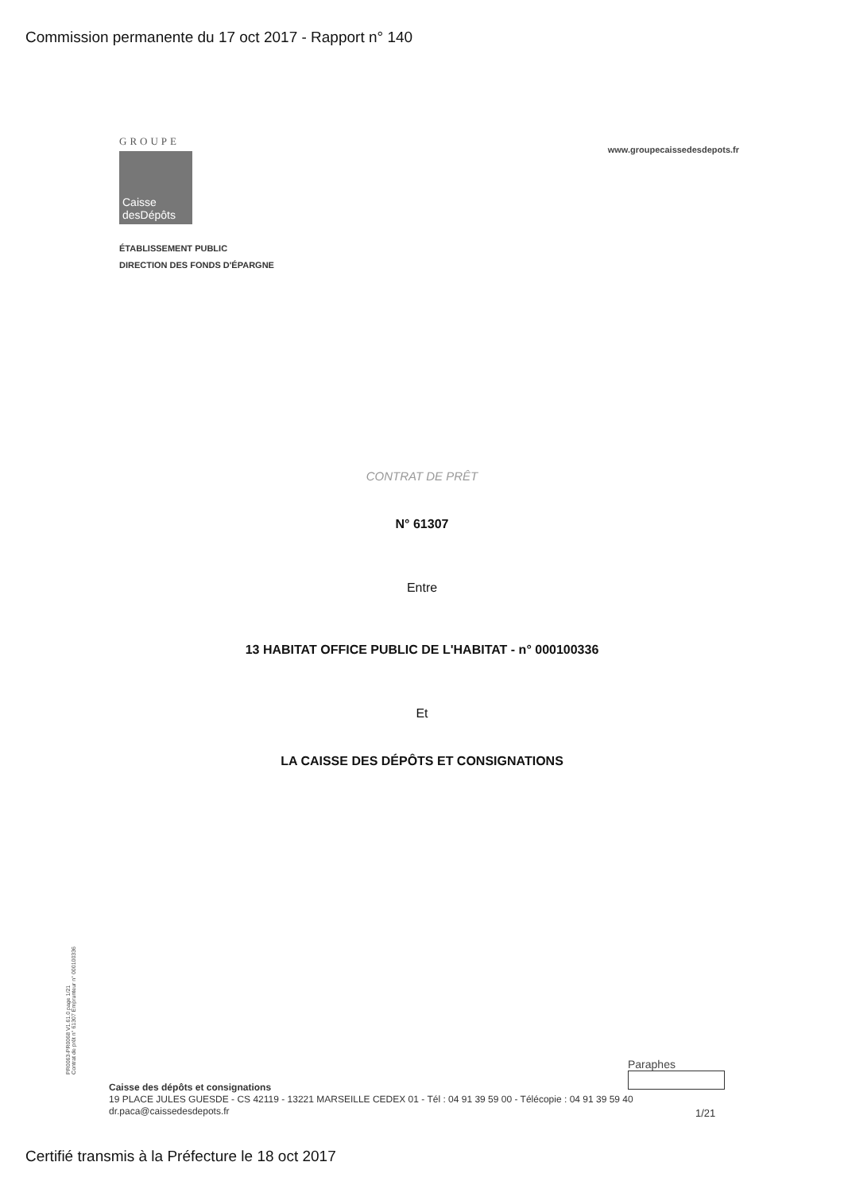Commission permanente du 17 oct 2017 - Rapport n° 140
GROUPE
Caisse
desDépôts
www.groupecaissedesdepots.fr
ÉTABLISSEMENT PUBLIC
DIRECTION DES FONDS D'ÉPARGNE
CONTRAT DE PRÊT
N° 61307
Entre
13 HABITAT OFFICE PUBLIC DE L'HABITAT - n° 000100336
Et
LA CAISSE DES DÉPÔTS ET CONSIGNATIONS
PR0063-PR0068 V1.61.0 page 1/21
Contrat de prêt n° 61307 Emprunteur n° 000100336
Paraphes
Caisse des dépôts et consignations
19 PLACE JULES GUESDE - CS 42119 - 13221 MARSEILLE CEDEX 01 - Tél : 04 91 39 59 00 - Télécopie : 04 91 39 59 40
dr.paca@caissedesdepots.fr
1/21
Certifié transmis à la Préfecture le 18 oct 2017